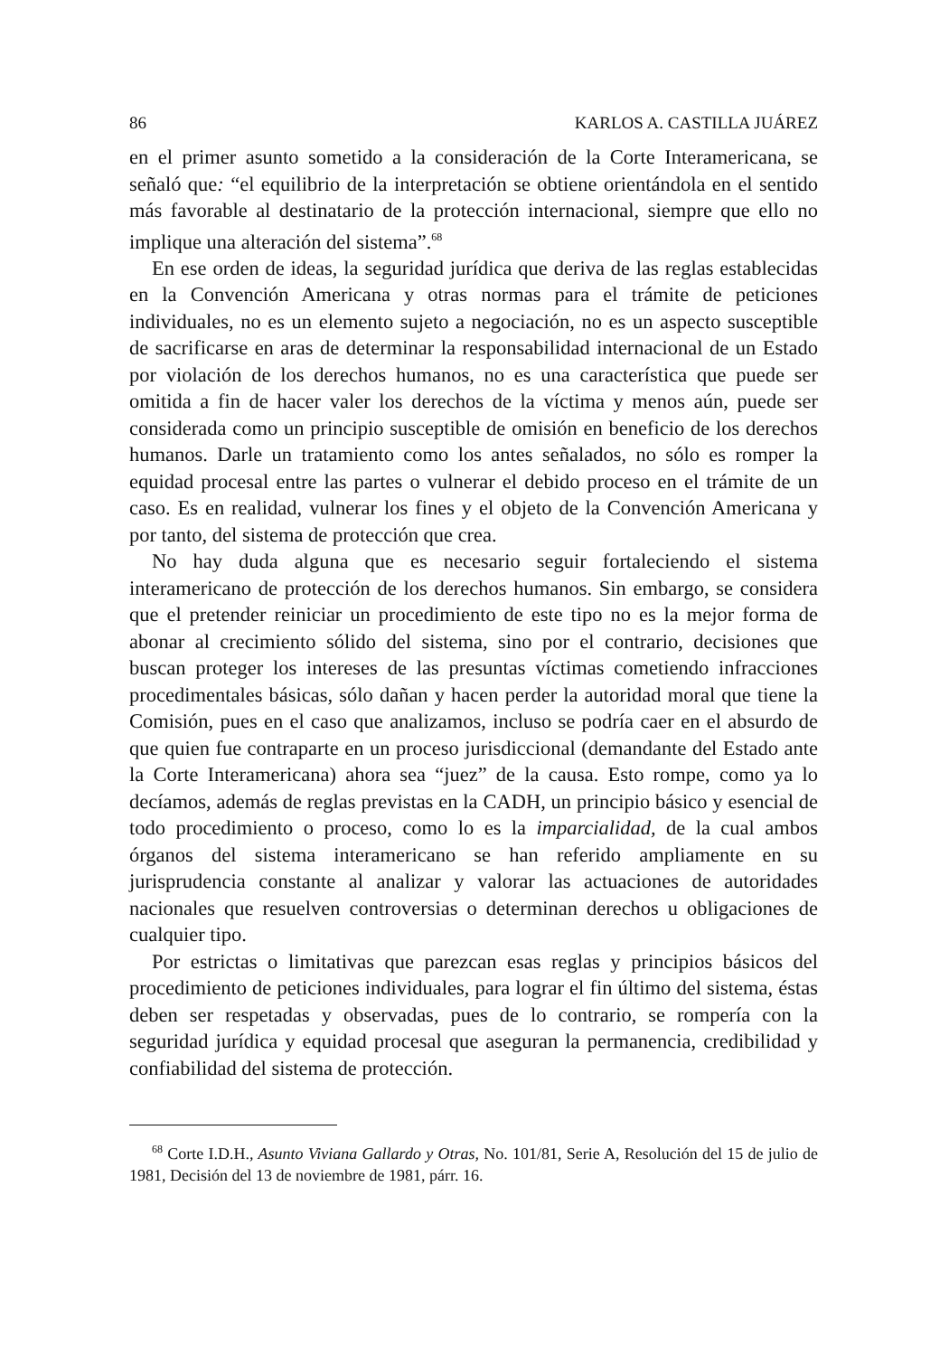86 KARLOS A. CASTILLA JUÁREZ
en el primer asunto sometido a la consideración de la Corte Interamericana, se señaló que: “el equilibrio de la interpretación se obtiene orientándola en el sentido más favorable al destinatario de la protección internacional, siempre que ello no implique una alteración del sistema”.<sup>68</sup>
En ese orden de ideas, la seguridad jurídica que deriva de las reglas establecidas en la Convención Americana y otras normas para el trámite de peticiones individuales, no es un elemento sujeto a negociación, no es un aspecto susceptible de sacrificarse en aras de determinar la responsabilidad internacional de un Estado por violación de los derechos humanos, no es una característica que puede ser omitida a fin de hacer valer los derechos de la víctima y menos aún, puede ser considerada como un principio susceptible de omisión en beneficio de los derechos humanos. Darle un tratamiento como los antes señalados, no sólo es romper la equidad procesal entre las partes o vulnerar el debido proceso en el trámite de un caso. Es en realidad, vulnerar los fines y el objeto de la Convención Americana y por tanto, del sistema de protección que crea.
No hay duda alguna que es necesario seguir fortaleciendo el sistema interamericano de protección de los derechos humanos. Sin embargo, se considera que el pretender reiniciar un procedimiento de este tipo no es la mejor forma de abonar al crecimiento sólido del sistema, sino por el contrario, decisiones que buscan proteger los intereses de las presuntas víctimas cometiendo infracciones procedimentales básicas, sólo dañan y hacen perder la autoridad moral que tiene la Comisión, pues en el caso que analizamos, incluso se podría caer en el absurdo de que quien fue contraparte en un proceso jurisdiccional (demandante del Estado ante la Corte Interamericana) ahora sea “juez” de la causa. Esto rompe, como ya lo decíamos, además de reglas previstas en la CADH, un principio básico y esencial de todo procedimiento o proceso, como lo es la imparcialidad, de la cual ambos órganos del sistema interamericano se han referido ampliamente en su jurisprudencia constante al analizar y valorar las actuaciones de autoridades nacionales que resuelven controversias o determinan derechos u obligaciones de cualquier tipo.
Por estrictas o limitativas que parezcan esas reglas y principios básicos del procedimiento de peticiones individuales, para lograr el fin último del sistema, éstas deben ser respetadas y observadas, pues de lo contrario, se rompería con la seguridad jurídica y equidad procesal que aseguran la permanencia, credibilidad y confiabilidad del sistema de protección.
<sup>68</sup> Corte I.D.H., Asunto Viviana Gallardo y Otras, No. 101/81, Serie A, Resolución del 15 de julio de 1981, Decisión del 13 de noviembre de 1981, párr. 16.